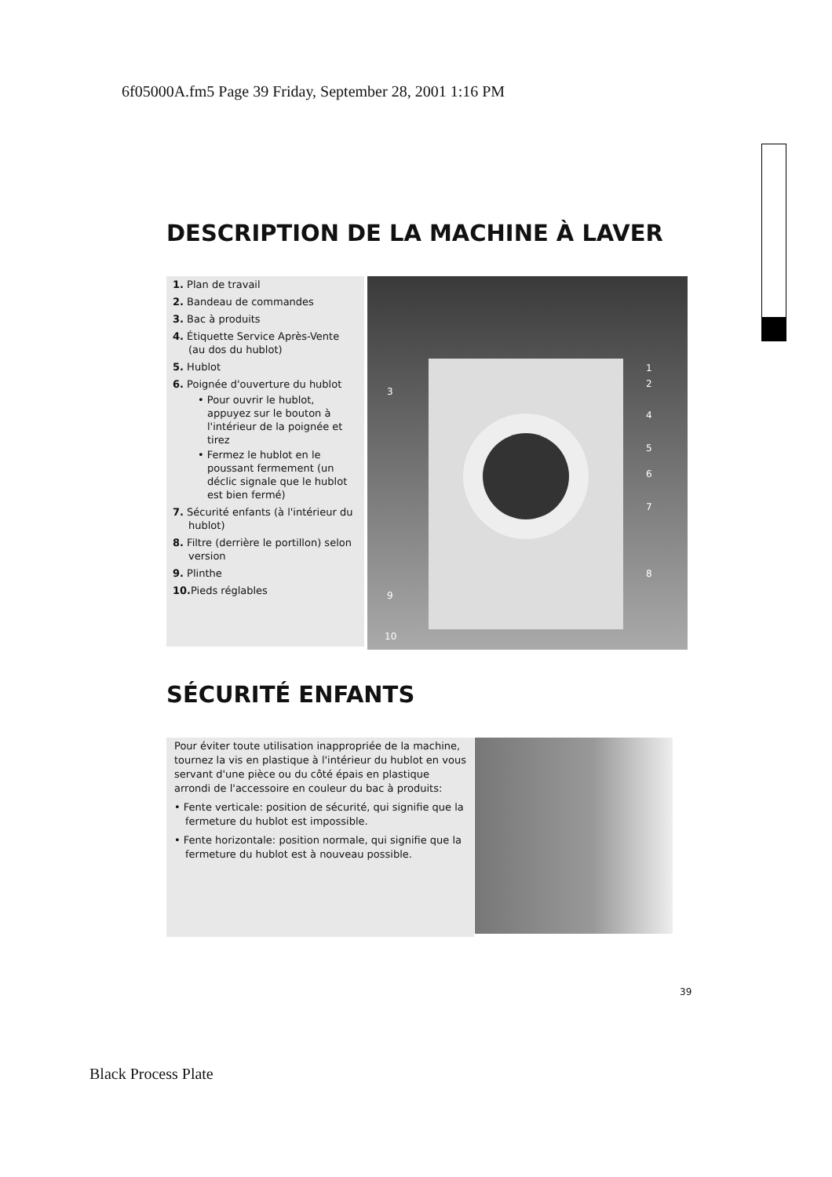6f05000A.fm5 Page 39 Friday, September 28, 2001 1:16 PM
DESCRIPTION DE LA MACHINE À LAVER
1. Plan de travail
2. Bandeau de commandes
3. Bac à produits
4. Étiquette Service Après-Vente (au dos du hublot)
5. Hublot
6. Poignée d'ouverture du hublot
• Pour ouvrir le hublot, appuyez sur le bouton à l'intérieur de la poignée et tirez
• Fermez le hublot en le poussant fermement (un déclic signale que le hublot est bien fermé)
7. Sécurité enfants (à l'intérieur du hublot)
8. Filtre (derrière le portillon) selon version
9. Plinthe
10. Pieds réglables
1
2
3
4
5
6
7
8
9
10
SÉCURITÉ ENFANTS
Pour éviter toute utilisation inappropriée de la machine, tournez la vis en plastique à l'intérieur du hublot en vous servant d'une pièce ou du côté épais en plastique arrondi de l'accessoire en couleur du bac à produits:
• Fente verticale: position de sécurité, qui signifie que la fermeture du hublot est impossible.
• Fente horizontale: position normale, qui signifie que la fermeture du hublot est à nouveau possible.
39
Black Process Plate